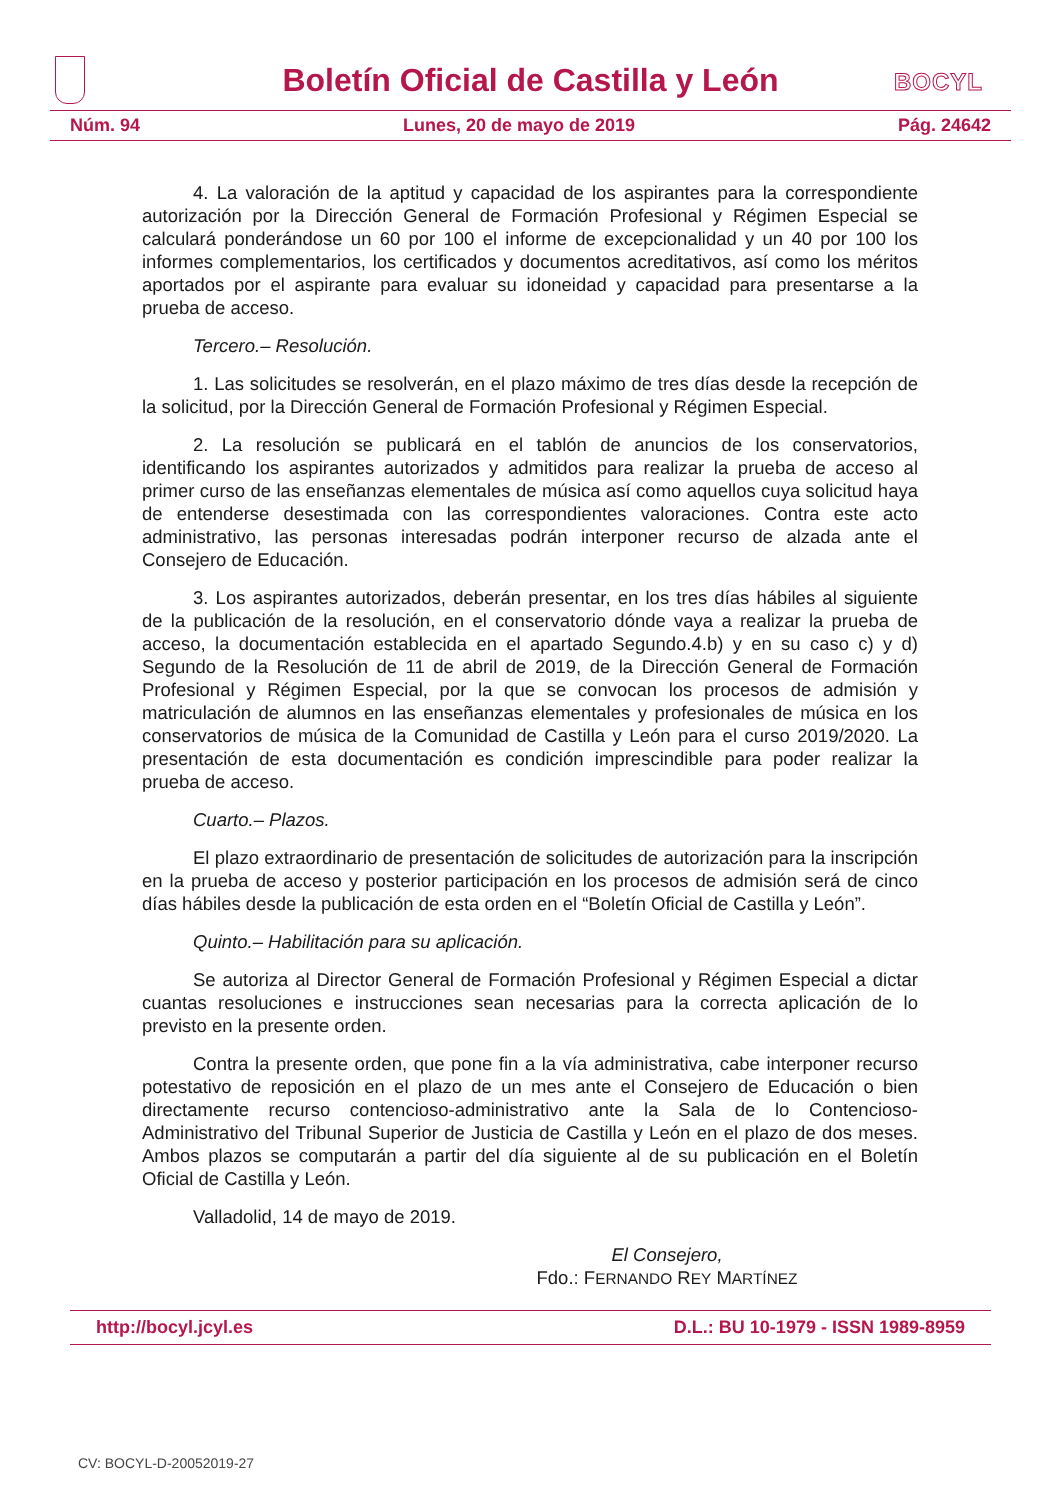Boletín Oficial de Castilla y León
BOCYL
Núm. 94 Lunes, 20 de mayo de 2019 Pág. 24642
4. La valoración de la aptitud y capacidad de los aspirantes para la correspondiente autorización por la Dirección General de Formación Profesional y Régimen Especial se calculará ponderándose un 60 por 100 el informe de excepcionalidad y un 40 por 100 los informes complementarios, los certificados y documentos acreditativos, así como los méritos aportados por el aspirante para evaluar su idoneidad y capacidad para presentarse a la prueba de acceso.
Tercero.– Resolución.
1. Las solicitudes se resolverán, en el plazo máximo de tres días desde la recepción de la solicitud, por la Dirección General de Formación Profesional y Régimen Especial.
2. La resolución se publicará en el tablón de anuncios de los conservatorios, identificando los aspirantes autorizados y admitidos para realizar la prueba de acceso al primer curso de las enseñanzas elementales de música así como aquellos cuya solicitud haya de entenderse desestimada con las correspondientes valoraciones. Contra este acto administrativo, las personas interesadas podrán interponer recurso de alzada ante el Consejero de Educación.
3. Los aspirantes autorizados, deberán presentar, en los tres días hábiles al siguiente de la publicación de la resolución, en el conservatorio dónde vaya a realizar la prueba de acceso, la documentación establecida en el apartado Segundo.4.b) y en su caso c) y d) Segundo de la Resolución de 11 de abril de 2019, de la Dirección General de Formación Profesional y Régimen Especial, por la que se convocan los procesos de admisión y matriculación de alumnos en las enseñanzas elementales y profesionales de música en los conservatorios de música de la Comunidad de Castilla y León para el curso 2019/2020. La presentación de esta documentación es condición imprescindible para poder realizar la prueba de acceso.
Cuarto.– Plazos.
El plazo extraordinario de presentación de solicitudes de autorización para la inscripción en la prueba de acceso y posterior participación en los procesos de admisión será de cinco días hábiles desde la publicación de esta orden en el “Boletín Oficial de Castilla y León”.
Quinto.– Habilitación para su aplicación.
Se autoriza al Director General de Formación Profesional y Régimen Especial a dictar cuantas resoluciones e instrucciones sean necesarias para la correcta aplicación de lo previsto en la presente orden.
Contra la presente orden, que pone fin a la vía administrativa, cabe interponer recurso potestativo de reposición en el plazo de un mes ante el Consejero de Educación o bien directamente recurso contencioso-administrativo ante la Sala de lo Contencioso-Administrativo del Tribunal Superior de Justicia de Castilla y León en el plazo de dos meses. Ambos plazos se computarán a partir del día siguiente al de su publicación en el Boletín Oficial de Castilla y León.
Valladolid, 14 de mayo de 2019.
El Consejero,
Fdo.: FERNANDO REY MARTÍNEZ
http://bocyl.jcyl.es D.L.: BU 10-1979 - ISSN 1989-8959
CV: BOCYL-D-20052019-27